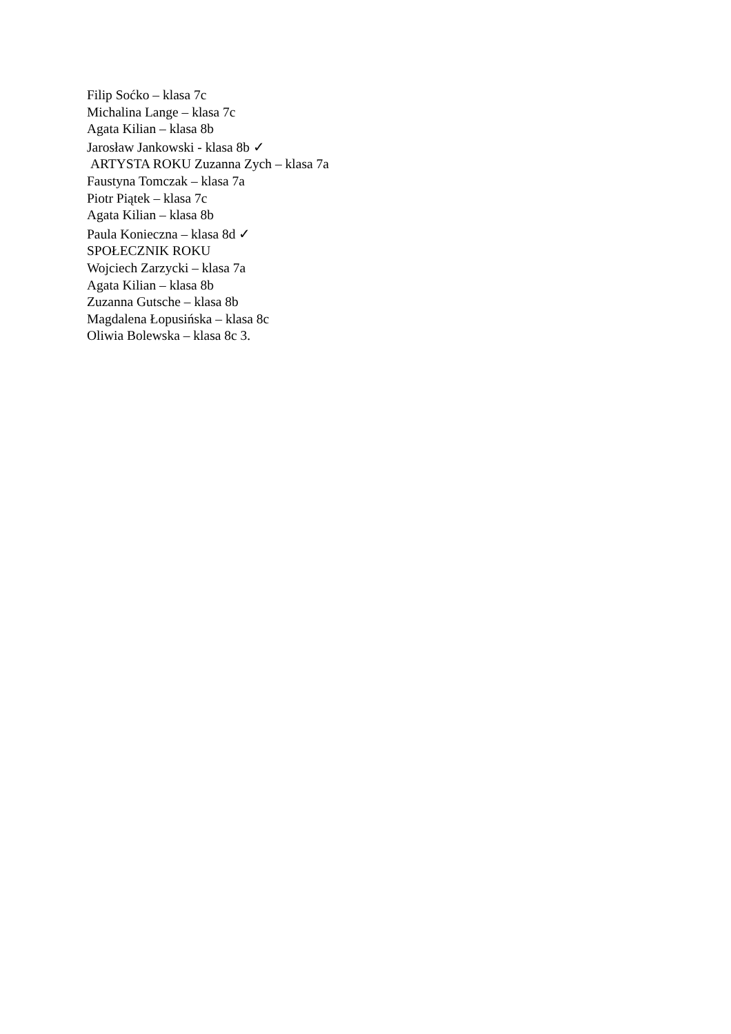Filip Soćko – klasa 7c
Michalina Lange – klasa 7c
Agata Kilian – klasa 8b
Jarosław Jankowski - klasa 8b ✓
ARTYSTA ROKU Zuzanna Zych – klasa 7a
Faustyna Tomczak – klasa 7a
Piotr Piątek – klasa 7c
Agata Kilian – klasa 8b
Paula Konieczna – klasa 8d ✓
SPOŁECZNIK ROKU
Wojciech Zarzycki – klasa 7a
Agata Kilian – klasa 8b
Zuzanna Gutsche – klasa 8b
Magdalena Łopusińska – klasa 8c
Oliwia Bolewska – klasa 8c 3.